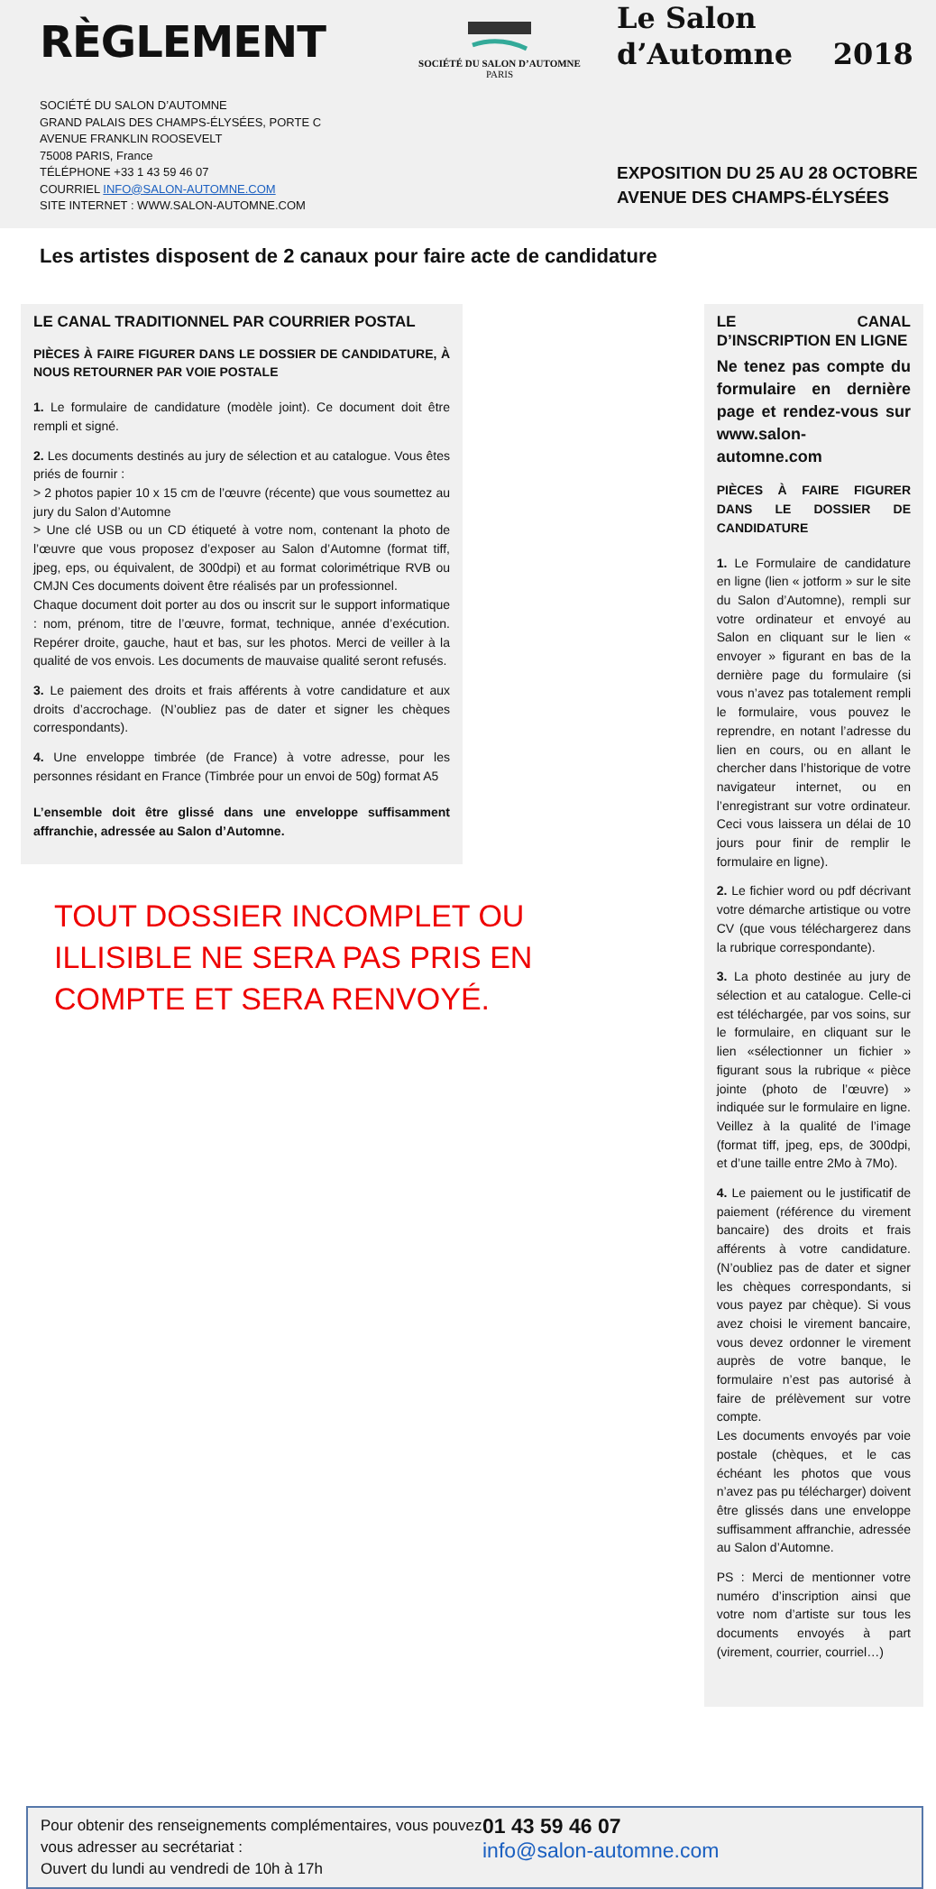RÈGLEMENT
SOCIÉTÉ DU SALON D’AUTOMNE
GRAND PALAIS DES CHAMPS-ÉLYSÉES, PORTE C
AVENUE FRANKLIN ROOSEVELT
75008 PARIS, France
TÉLÉPHONE +33 1 43 59 46 07
COURRIEL INFO@SALON-AUTOMNE.COM
SITE INTERNET : WWW.SALON-AUTOMNE.COM
SOCIÉTÉ DU SALON D’AUTOMNE
PARIS
Le Salon
d’Automne 2018
EXPOSITION DU 25 AU 28 OCTOBRE
AVENUE DES CHAMPS-ÉLYSÉES
Les artistes disposent de 2 canaux pour faire acte de candidature
LE CANAL TRADITIONNEL PAR COURRIER POSTAL
PIÈCES À FAIRE FIGURER DANS LE DOSSIER DE CANDIDATURE, À NOUS RETOURNER PAR VOIE POSTALE
1. Le formulaire de candidature (modèle joint). Ce document doit être rempli et signé.
2. Les documents destinés au jury de sélection et au catalogue. Vous êtes priés de fournir :
> 2 photos papier 10 x 15 cm de l’œuvre (récente) que vous soumettez au jury du Salon d’Automne
> Une clé USB ou un CD étiqueté à votre nom, contenant la photo de l’œuvre que vous proposez d’exposer au Salon d’Automne (format tiff, jpeg, eps, ou équivalent, de 300dpi) et au format colorimétrique RVB ou CMJN Ces documents doivent être réalisés par un professionnel.
Chaque document doit porter au dos ou inscrit sur le support informatique : nom, prénom, titre de l’œuvre, format, technique, année d’exécution. Repérer droite, gauche, haut et bas, sur les photos. Merci de veiller à la qualité de vos envois. Les documents de mauvaise qualité seront refusés.
3. Le paiement des droits et frais afférents à votre candidature et aux droits d’accrochage. (N’oubliez pas de dater et signer les chèques correspondants).
4. Une enveloppe timbrée (de France) à votre adresse, pour les personnes résidant en France (Timbrée pour un envoi de 50g) format A5
L’ensemble doit être glissé dans une enveloppe suffisamment affranchie, adressée au Salon d’Automne.
TOUT DOSSIER INCOMPLET OU ILLISIBLE NE SERA PAS PRIS EN COMPTE ET SERA RENVOYÉ.
LE CANAL D’INSCRIPTION EN LIGNE
Ne tenez pas compte du formulaire en dernière page et rendez-vous sur www.salon-automne.com
PIÈCES À FAIRE FIGURER DANS LE DOSSIER DE CANDIDATURE
1. Le Formulaire de candidature en ligne (lien « jotform » sur le site du Salon d’Automne), rempli sur votre ordinateur et envoyé au Salon en cliquant sur le lien « envoyer » figurant en bas de la dernière page du formulaire (si vous n’avez pas totalement rempli le formulaire, vous pouvez le reprendre, en notant l’adresse du lien en cours, ou en allant le chercher dans l’historique de votre navigateur internet, ou en l’enregistrant sur votre ordinateur. Ceci vous laissera un délai de 10 jours pour finir de remplir le formulaire en ligne).
2. Le fichier word ou pdf décrivant votre démarche artistique ou votre CV (que vous téléchargerez dans la rubrique correspondante).
3. La photo destinée au jury de sélection et au catalogue. Celle-ci est téléchargée, par vos soins, sur le formulaire, en cliquant sur le lien «sélectionner un fichier » figurant sous la rubrique « pièce jointe (photo de l’œuvre) » indiquée sur le formulaire en ligne. Veillez à la qualité de l’image (format tiff, jpeg, eps, de 300dpi, et d’une taille entre 2Mo à 7Mo).
4. Le paiement ou le justificatif de paiement (référence du virement bancaire) des droits et frais afférents à votre candidature. (N’oubliez pas de dater et signer les chèques correspondants, si vous payez par chèque). Si vous avez choisi le virement bancaire, vous devez ordonner le virement auprès de votre banque, le formulaire n’est pas autorisé à faire de prélèvement sur votre compte.
Les documents envoyés par voie postale (chèques, et le cas échéant les photos que vous n’avez pas pu télécharger) doivent être glissés dans une enveloppe suffisamment affranchie, adressée au Salon d’Automne.
PS : Merci de mentionner votre numéro d’inscription ainsi que votre nom d’artiste sur tous les documents envoyés à part (virement, courrier, courriel…)
Pour obtenir des renseignements complémentaires, vous pouvez vous adresser au secrétariat :
Ouvert du lundi au vendredi de 10h à 17h
01 43 59 46 07
info@salon-automne.com